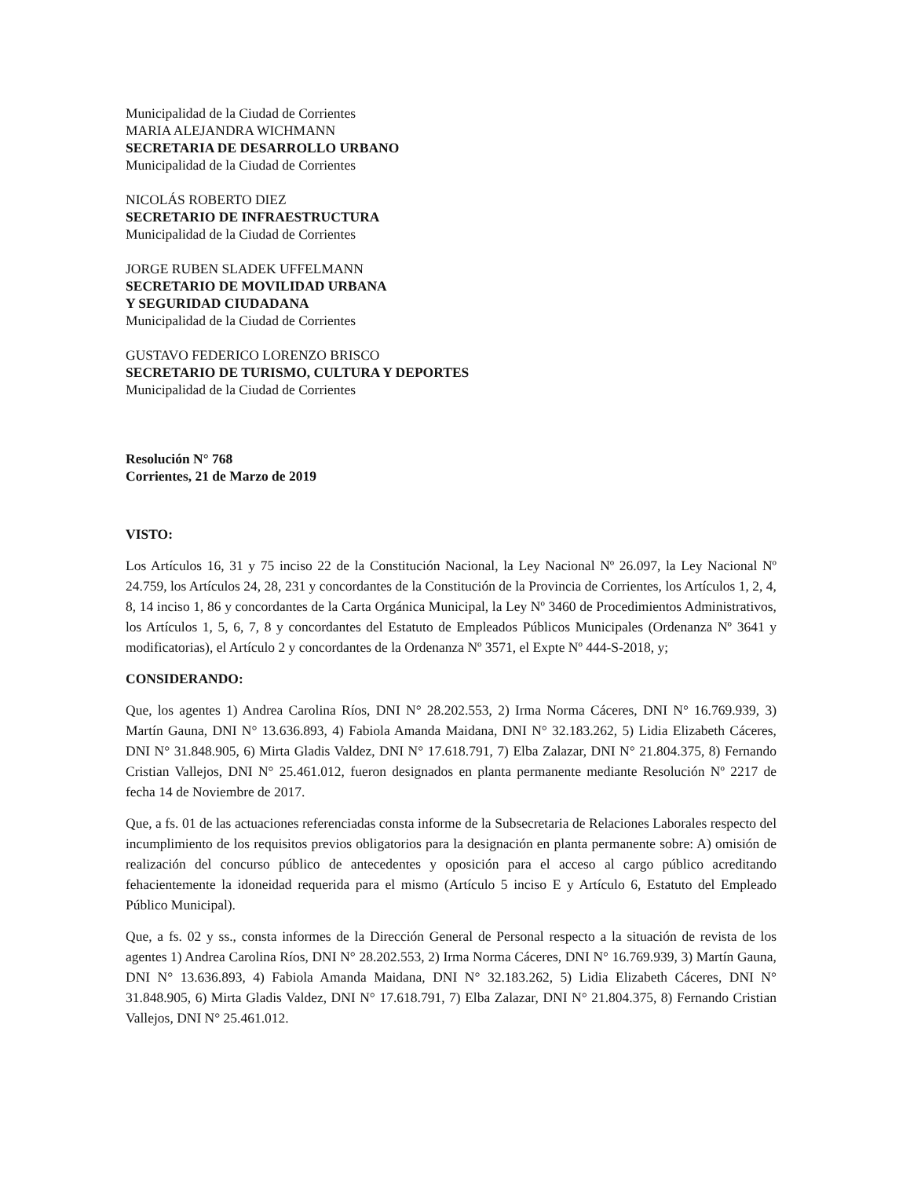Municipalidad de la Ciudad de Corrientes
MARIA ALEJANDRA WICHMANN
SECRETARIA DE DESARROLLO URBANO
Municipalidad de la Ciudad de Corrientes
NICOLÁS ROBERTO DIEZ
SECRETARIO DE INFRAESTRUCTURA
Municipalidad de la Ciudad de Corrientes
JORGE RUBEN SLADEK UFFELMANN
SECRETARIO DE MOVILIDAD URBANA
Y SEGURIDAD CIUDADANA
Municipalidad de la Ciudad de Corrientes
GUSTAVO FEDERICO LORENZO BRISCO
SECRETARIO DE TURISMO, CULTURA Y DEPORTES
Municipalidad de la Ciudad de Corrientes
Resolución N° 768
Corrientes, 21 de Marzo de 2019
VISTO:
Los Artículos 16, 31 y 75 inciso 22 de la Constitución Nacional, la Ley Nacional Nº 26.097, la Ley Nacional Nº 24.759, los Artículos 24, 28, 231 y concordantes de la Constitución de la Provincia de Corrientes, los Artículos 1, 2, 4, 8, 14 inciso 1, 86 y concordantes de la Carta Orgánica Municipal, la Ley Nº 3460 de Procedimientos Administrativos, los Artículos 1, 5, 6, 7, 8 y concordantes del Estatuto de Empleados Públicos Municipales (Ordenanza Nº 3641 y modificatorias), el Artículo 2 y concordantes de la Ordenanza Nº 3571, el Expte Nº 444-S-2018, y;
CONSIDERANDO:
Que, los agentes 1) Andrea Carolina Ríos, DNI N° 28.202.553, 2) Irma Norma Cáceres, DNI N° 16.769.939, 3) Martín Gauna, DNI N° 13.636.893, 4) Fabiola Amanda Maidana, DNI N° 32.183.262, 5) Lidia Elizabeth Cáceres, DNI N° 31.848.905, 6) Mirta Gladis Valdez, DNI N° 17.618.791, 7) Elba Zalazar, DNI N° 21.804.375, 8) Fernando Cristian Vallejos, DNI N° 25.461.012, fueron designados en planta permanente mediante Resolución Nº 2217 de fecha 14 de Noviembre de 2017.
Que, a fs. 01 de las actuaciones referenciadas consta informe de la Subsecretaria de Relaciones Laborales respecto del incumplimiento de los requisitos previos obligatorios para la designación en planta permanente sobre: A) omisión de realización del concurso público de antecedentes y oposición para el acceso al cargo público acreditando fehacientemente la idoneidad requerida para el mismo (Artículo 5 inciso E y Artículo 6, Estatuto del Empleado Público Municipal).
Que, a fs. 02 y ss., consta informes de la Dirección General de Personal respecto a la situación de revista de los agentes 1) Andrea Carolina Ríos, DNI N° 28.202.553, 2) Irma Norma Cáceres, DNI N° 16.769.939, 3) Martín Gauna, DNI N° 13.636.893, 4) Fabiola Amanda Maidana, DNI N° 32.183.262, 5) Lidia Elizabeth Cáceres, DNI N° 31.848.905, 6) Mirta Gladis Valdez, DNI N° 17.618.791, 7) Elba Zalazar, DNI N° 21.804.375, 8) Fernando Cristian Vallejos, DNI N° 25.461.012.